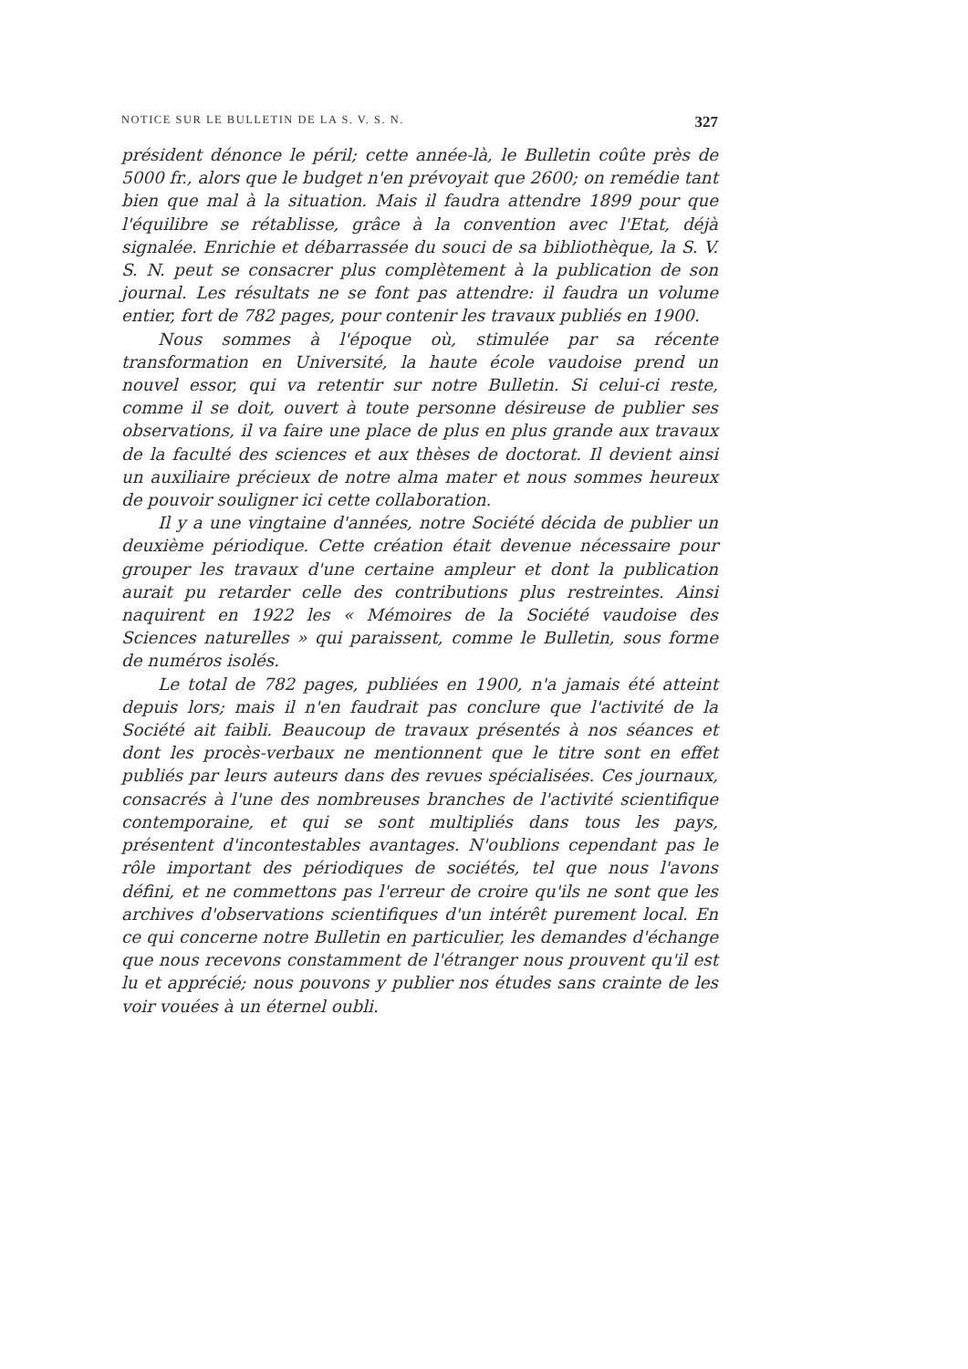NOTICE SUR LE BULLETIN DE LA S. V. S. N. 327
président dénonce le péril; cette année-là, le Bulletin coûte près de 5000 fr., alors que le budget n'en prévoyait que 2600; on remédie tant bien que mal à la situation. Mais il faudra attendre 1899 pour que l'équilibre se rétablisse, grâce à la convention avec l'Etat, déjà signalée. Enrichie et débarrassée du souci de sa bibliothèque, la S. V. S. N. peut se consacrer plus complètement à la publication de son journal. Les résultats ne se font pas attendre: il faudra un volume entier, fort de 782 pages, pour contenir les travaux publiés en 1900.
Nous sommes à l'époque où, stimulée par sa récente transformation en Université, la haute école vaudoise prend un nouvel essor, qui va retentir sur notre Bulletin. Si celui-ci reste, comme il se doit, ouvert à toute personne désireuse de publier ses observations, il va faire une place de plus en plus grande aux travaux de la faculté des sciences et aux thèses de doctorat. Il devient ainsi un auxiliaire précieux de notre alma mater et nous sommes heureux de pouvoir souligner ici cette collaboration.
Il y a une vingtaine d'années, notre Société décida de publier un deuxième périodique. Cette création était devenue nécessaire pour grouper les travaux d'une certaine ampleur et dont la publication aurait pu retarder celle des contributions plus restreintes. Ainsi naquirent en 1922 les « Mémoires de la Société vaudoise des Sciences naturelles » qui paraissent, comme le Bulletin, sous forme de numéros isolés.
Le total de 782 pages, publiées en 1900, n'a jamais été atteint depuis lors; mais il n'en faudrait pas conclure que l'activité de la Société ait faibli. Beaucoup de travaux présentés à nos séances et dont les procès-verbaux ne mentionnent que le titre sont en effet publiés par leurs auteurs dans des revues spécialisées. Ces journaux, consacrés à l'une des nombreuses branches de l'activité scientifique contemporaine, et qui se sont multipliés dans tous les pays, présentent d'incontestables avantages. N'oublions cependant pas le rôle important des périodiques de sociétés, tel que nous l'avons défini, et ne commettons pas l'erreur de croire qu'ils ne sont que les archives d'observations scientifiques d'un intérêt purement local. En ce qui concerne notre Bulletin en particulier, les demandes d'échange que nous recevons constamment de l'étranger nous prouvent qu'il est lu et apprécié; nous pouvons y publier nos études sans crainte de les voir vouées à un éternel oubli.